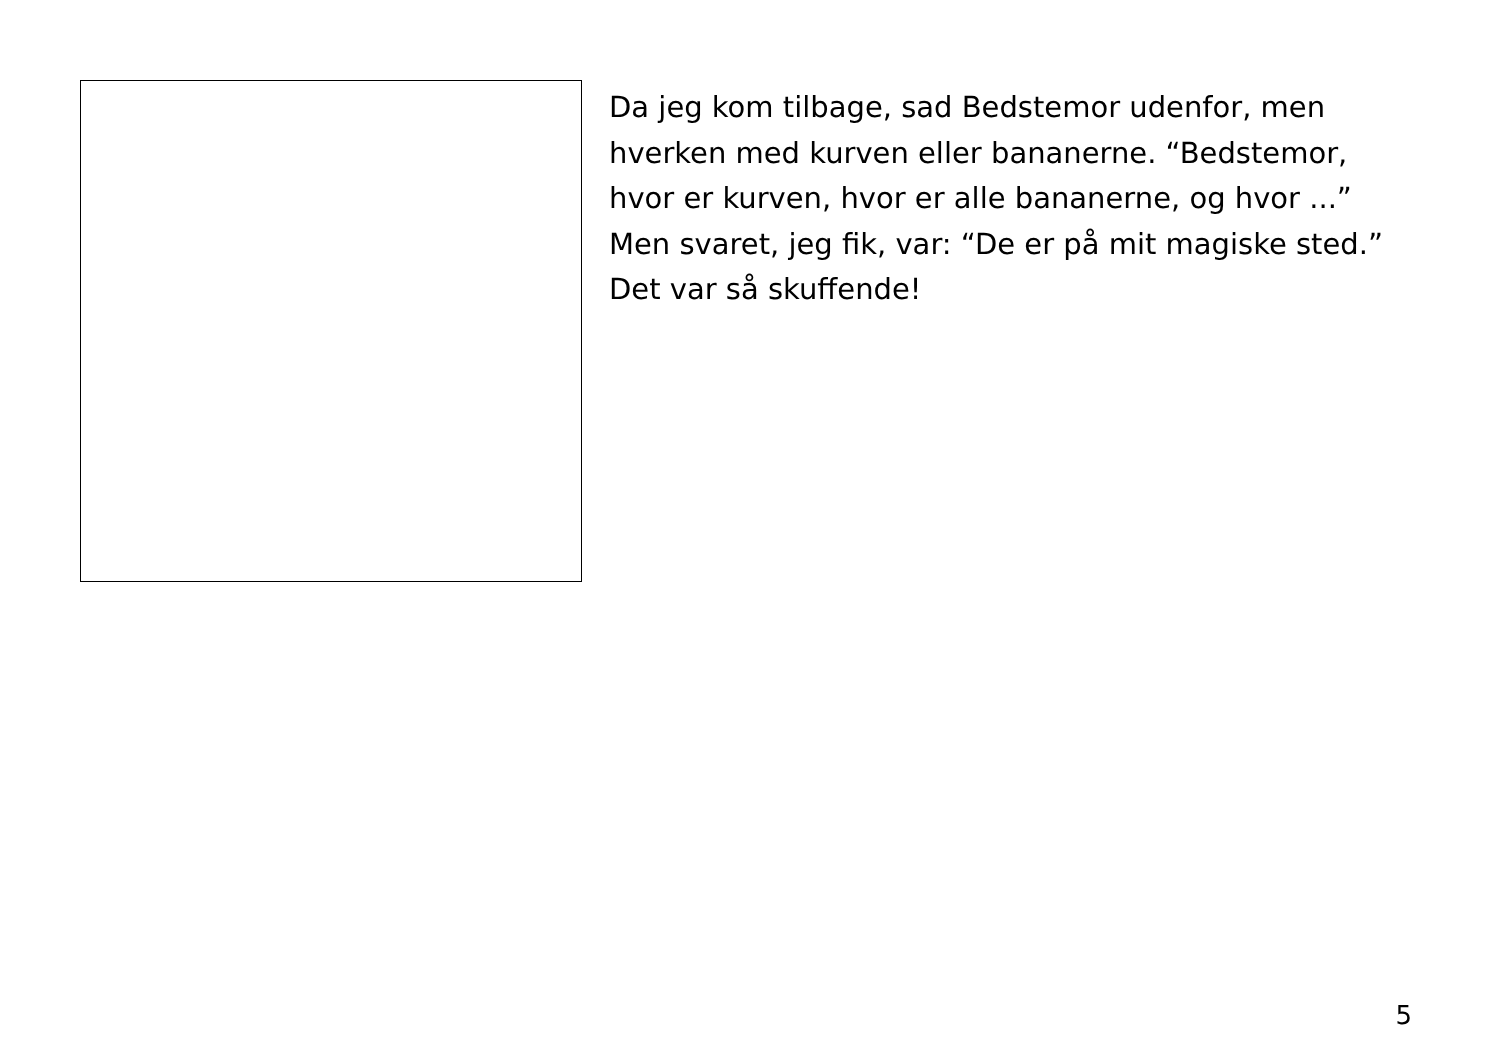Da jeg kom tilbage, sad Bedstemor udenfor, men
hverken med kurven eller bananerne. “Bedstemor,
hvor er kurven, hvor er alle bananerne, og hvor ...”
Men svaret, jeg fik, var: “De er på mit magiske sted.”
Det var så skuffende!
5